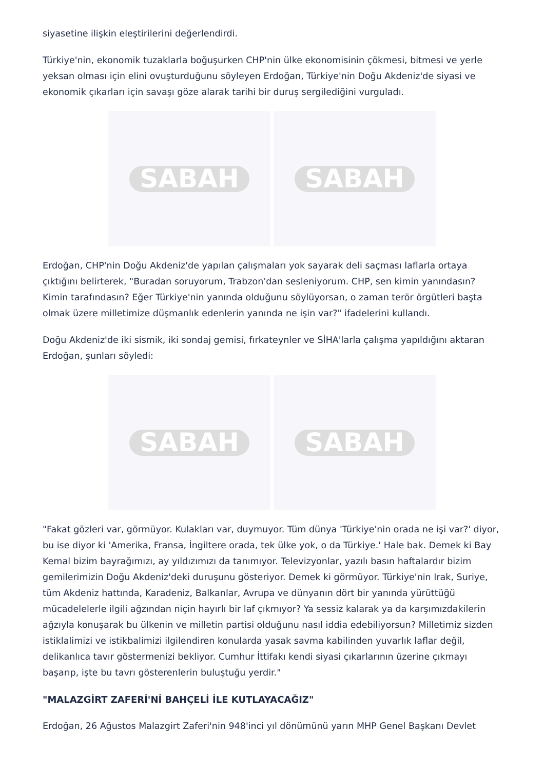siyasetine ilişkin eleştirilerini değerlendirdi.
Türkiye'nin, ekonomik tuzaklarla boğuşurken CHP'nin ülke ekonomisinin çökmesi, bitmesi ve yerle yeksan olması için elini ovuşturduğunu söyleyen Erdoğan, Türkiye'nin Doğu Akdeniz'de siyasi ve ekonomik çıkarları için savaşı göze alarak tarihi bir duruş sergilediğini vurguladı.
SABAH SABAH
Erdoğan, CHP'nin Doğu Akdeniz'de yapılan çalışmaları yok sayarak deli saçması laflarla ortaya çıktığını belirterek, "Buradan soruyorum, Trabzon'dan sesleniyorum. CHP, sen kimin yanındasın? Kimin tarafındasın? Eğer Türkiye'nin yanında olduğunu söylüyorsan, o zaman terör örgütleri başta olmak üzere milletimize düşmanlık edenlerin yanında ne işin var?" ifadelerini kullandı.
Doğu Akdeniz'de iki sismik, iki sondaj gemisi, fırkateynler ve SİHA'larla çalışma yapıldığını aktaran Erdoğan, şunları söyledi:
SABAH SABAH
"Fakat gözleri var, görmüyor. Kulakları var, duymuyor. Tüm dünya 'Türkiye'nin orada ne işi var?' diyor, bu ise diyor ki 'Amerika, Fransa, İngiltere orada, tek ülke yok, o da Türkiye.' Hale bak. Demek ki Bay Kemal bizim bayrağımızı, ay yıldızımızı da tanımıyor. Televizyonlar, yazılı basın haftalardır bizim gemilerimizin Doğu Akdeniz'deki duruşunu gösteriyor. Demek ki görmüyor. Türkiye'nin Irak, Suriye, tüm Akdeniz hattında, Karadeniz, Balkanlar, Avrupa ve dünyanın dört bir yanında yürüttüğü mücadelelerle ilgili ağzından niçin hayırlı bir laf çıkmıyor? Ya sessiz kalarak ya da karşımızdakilerin ağzıyla konuşarak bu ülkenin ve milletin partisi olduğunu nasıl iddia edebiliyorsun? Milletimiz sizden istiklalimizi ve istikbalimizi ilgilendiren konularda yasak savma kabilinden yuvarlık laflar değil, delikanlıca tavır göstermenizi bekliyor. Cumhur İttifakı kendi siyasi çıkarlarının üzerine çıkmayı başarıp, işte bu tavrı gösterenlerin buluştuğu yerdir."
"MALAZGİRT ZAFERİ'Nİ BAHÇELİ İLE KUTLAYACAĞIZ"
Erdoğan, 26 Ağustos Malazgirt Zaferi'nin 948'inci yıl dönümünü yarın MHP Genel Başkanı Devlet